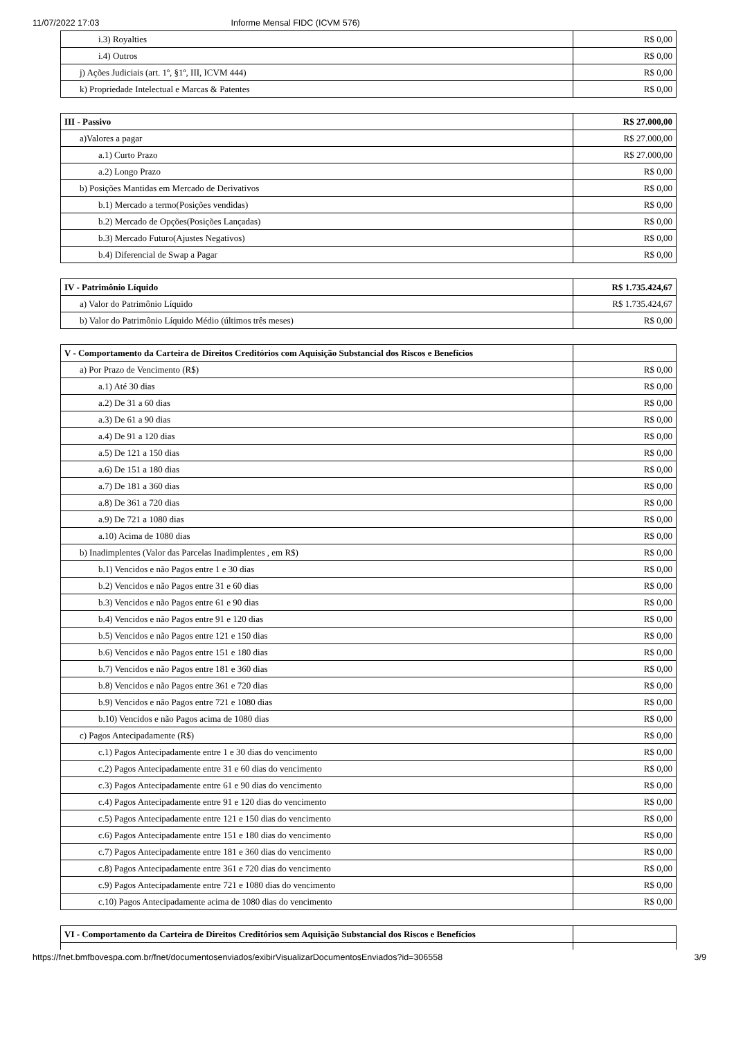11/07/2022 17:03 Informe Mensal FIDC (ICVM 576)
| i.3) Royalties | R$ 0,00 |
| i.4) Outros | R$ 0,00 |
| j) Ações Judiciais (art. 1º, §1º, III, ICVM 444) | R$ 0,00 |
| k) Propriedade Intelectual e Marcas & Patentes | R$ 0,00 |
| III - Passivo | R$ 27.000,00 |
| a)Valores a pagar | R$ 27.000,00 |
| a.1) Curto Prazo | R$ 27.000,00 |
| a.2) Longo Prazo | R$ 0,00 |
| b) Posições Mantidas em Mercado de Derivativos | R$ 0,00 |
| b.1) Mercado a termo(Posições vendidas) | R$ 0,00 |
| b.2) Mercado de Opções(Posições Lançadas) | R$ 0,00 |
| b.3) Mercado Futuro(Ajustes Negativos) | R$ 0,00 |
| b.4) Diferencial de Swap a Pagar | R$ 0,00 |
| IV - Patrimônio Líquido | R$ 1.735.424,67 |
| a) Valor do Patrimônio Líquido | R$ 1.735.424,67 |
| b) Valor do Patrimônio Líquido Médio (últimos três meses) | R$ 0,00 |
| V - Comportamento da Carteira de Direitos Creditórios com Aquisição Substancial dos Riscos e Benefícios | |
| a) Por Prazo de Vencimento (R$) | R$ 0,00 |
| a.1) Até 30 dias | R$ 0,00 |
| a.2) De 31 a 60 dias | R$ 0,00 |
| a.3) De 61 a 90 dias | R$ 0,00 |
| a.4) De 91 a 120 dias | R$ 0,00 |
| a.5) De 121 a 150 dias | R$ 0,00 |
| a.6) De 151 a 180 dias | R$ 0,00 |
| a.7) De 181 a 360 dias | R$ 0,00 |
| a.8) De 361 a 720 dias | R$ 0,00 |
| a.9) De 721 a 1080 dias | R$ 0,00 |
| a.10) Acima de 1080 dias | R$ 0,00 |
| b) Inadimplentes (Valor das Parcelas Inadimplentes , em R$) | R$ 0,00 |
| b.1) Vencidos e não Pagos entre 1 e 30 dias | R$ 0,00 |
| b.2) Vencidos e não Pagos entre 31 e 60 dias | R$ 0,00 |
| b.3) Vencidos e não Pagos entre 61 e 90 dias | R$ 0,00 |
| b.4) Vencidos e não Pagos entre 91 e 120 dias | R$ 0,00 |
| b.5) Vencidos e não Pagos entre 121 e 150 dias | R$ 0,00 |
| b.6) Vencidos e não Pagos entre 151 e 180 dias | R$ 0,00 |
| b.7) Vencidos e não Pagos entre 181 e 360 dias | R$ 0,00 |
| b.8) Vencidos e não Pagos entre 361 e 720 dias | R$ 0,00 |
| b.9) Vencidos e não Pagos entre 721 e 1080 dias | R$ 0,00 |
| b.10) Vencidos e não Pagos acima de 1080 dias | R$ 0,00 |
| c) Pagos Antecipadamente (R$) | R$ 0,00 |
| c.1) Pagos Antecipadamente entre 1 e 30 dias do vencimento | R$ 0,00 |
| c.2) Pagos Antecipadamente entre 31 e 60 dias do vencimento | R$ 0,00 |
| c.3) Pagos Antecipadamente entre 61 e 90 dias do vencimento | R$ 0,00 |
| c.4) Pagos Antecipadamente entre 91 e 120 dias do vencimento | R$ 0,00 |
| c.5) Pagos Antecipadamente entre 121 e 150 dias do vencimento | R$ 0,00 |
| c.6) Pagos Antecipadamente entre 151 e 180 dias do vencimento | R$ 0,00 |
| c.7) Pagos Antecipadamente entre 181 e 360 dias do vencimento | R$ 0,00 |
| c.8) Pagos Antecipadamente entre 361 e 720 dias do vencimento | R$ 0,00 |
| c.9) Pagos Antecipadamente entre 721 e 1080 dias do vencimento | R$ 0,00 |
| c.10) Pagos Antecipadamente acima de 1080 dias do vencimento | R$ 0,00 |
| VI - Comportamento da Carteira de Direitos Creditórios sem Aquisição Substancial dos Riscos e Benefícios | |
https://fnet.bmfbovespa.com.br/fnet/documentosenviados/exibirVisualizarDocumentosEnviados?id=306558 3/9